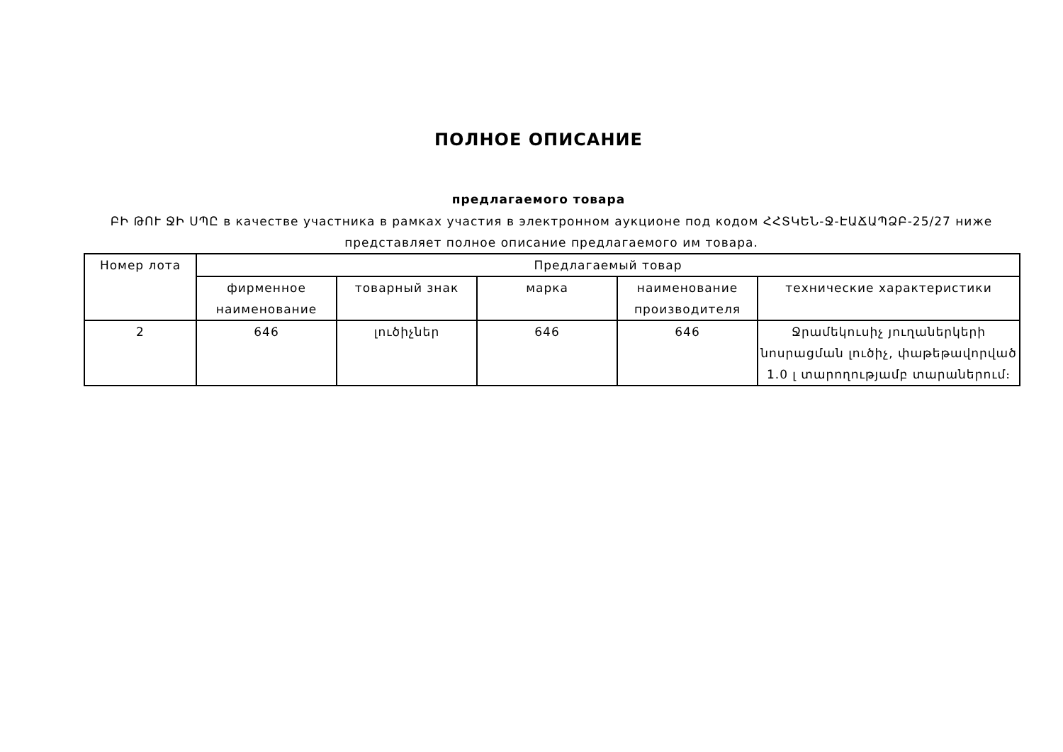ПОЛНОЕ ОПИСАНИЕ
предлагаемого товара
ԲԻ ԹՈՒ ՋԻ ՍՊԸ в качестве участника в рамках участия в электронном аукционе под кодом ՀՀՏԿԵՆ-Ջ-ԷԱՃԱՊՁԲ-25/27 ниже представляет полное описание предлагаемого им товара.
| Номер лота | Предлагаемый товар | | | | |
| --- | --- | --- | --- | --- | --- |
| | фирменное наименование | товарный знак | марка | наименование производителя | технические характеристики |
| 2 | 646 | լուծիչներ | 646 | 646 | Ջրամեկուսիչ յուղաներկերի նոսրացման լուծիչ, փաթեթավորված 1.0 լ տարողությամբ տարաներում։ |